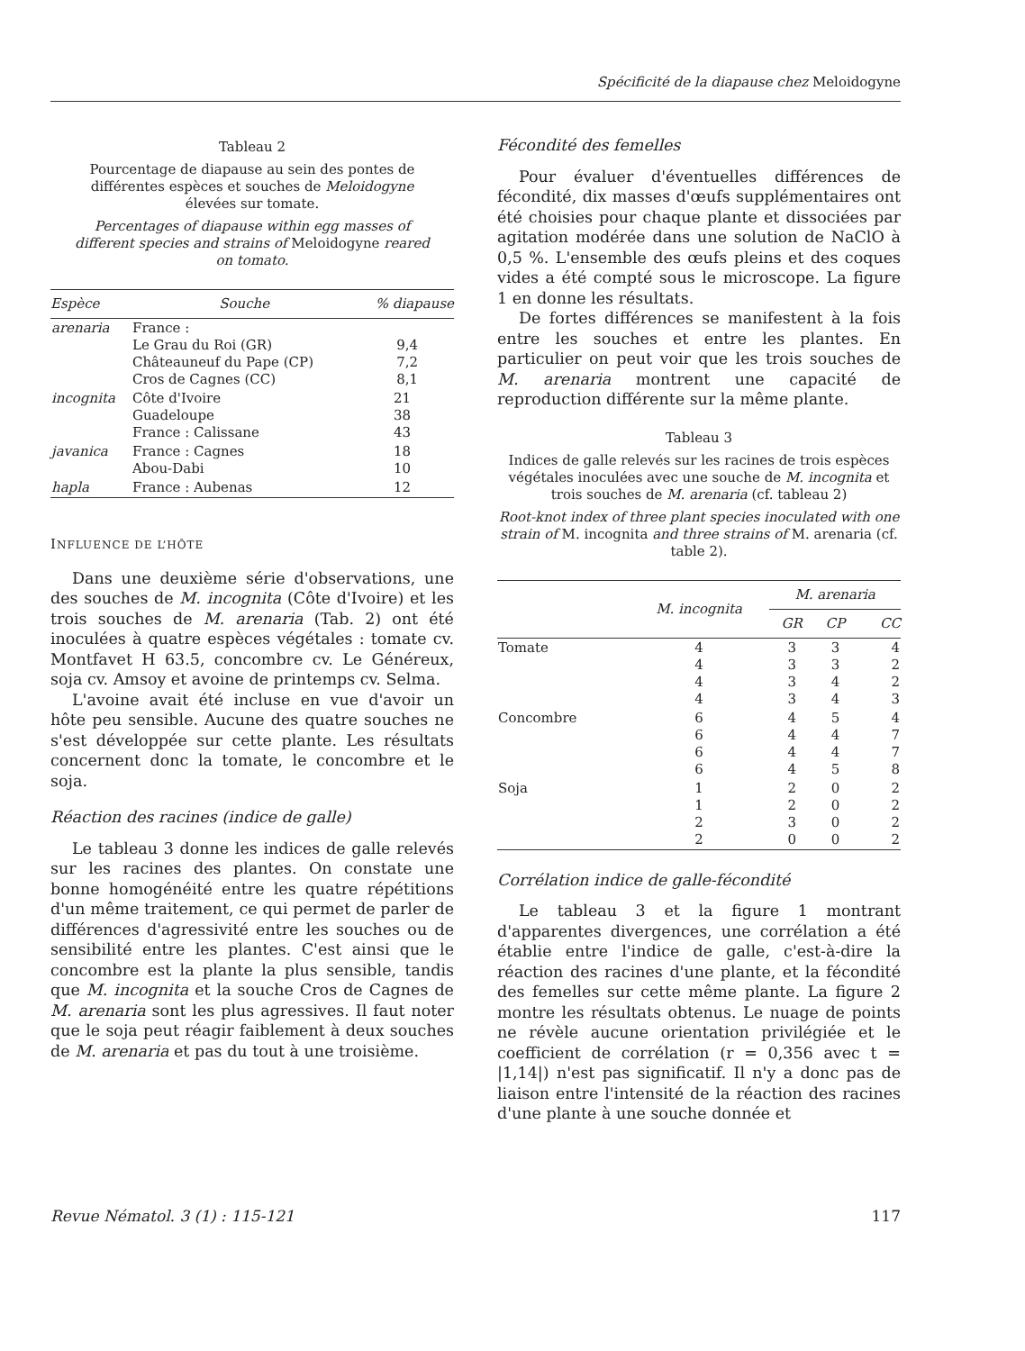Spécificité de la diapause chez Meloidogyne
Tableau 2
Pourcentage de diapause au sein des pontes de différentes espèces et souches de Meloidogyne élevées sur tomate.
Percentages of diapause within egg masses of different species and strains of Meloidogyne reared on tomato.
| Espèce | Souche | % diapause |
| --- | --- | --- |
| arenaria | France : Le Grau du Roi (GR) Châteauneuf du Pape (CP) Cros de Cagnes (CC) | 9,4 7,2 8,1 |
| incognita | Côte d'Ivoire Guadeloupe France : Calissane | 21 38 43 |
| javanica | France : Cagnes Abou-Dabi | 18 10 |
| hapla | France : Aubenas | 12 |
INFLUENCE DE L’HÔTE
Dans une deuxième série d'observations, une des souches de M. incognita (Côte d'Ivoire) et les trois souches de M. arenaria (Tab. 2) ont été inoculées à quatre espèces végétales : tomate cv. Montfavet H 63.5, concombre cv. Le Généreux, soja cv. Amsoy et avoine de printemps cv. Selma.
L'avoine avait été incluse en vue d'avoir un hôte peu sensible. Aucune des quatre souches ne s'est développée sur cette plante. Les résultats concernent donc la tomate, le concombre et le soja.
Réaction des racines (indice de galle)
Le tableau 3 donne les indices de galle relevés sur les racines des plantes. On constate une bonne homogénéité entre les quatre répétitions d'un même traitement, ce qui permet de parler de différences d'agressivité entre les souches ou de sensibilité entre les plantes. C'est ainsi que le concombre est la plante la plus sensible, tandis que M. incognita et la souche Cros de Cagnes de M. arenaria sont les plus agressives. Il faut noter que le soja peut réagir faiblement à deux souches de M. arenaria et pas du tout à une troisième.
Fécondité des femelles
Pour évaluer d'éventuelles différences de fécondité, dix masses d'œufs supplémentaires ont été choisies pour chaque plante et dissociées par agitation modérée dans une solution de NaClO à 0,5 %. L'ensemble des œufs pleins et des coques vides a été compté sous le microscope. La figure 1 en donne les résultats.
De fortes différences se manifestent à la fois entre les souches et entre les plantes. En particulier on peut voir que les trois souches de M. arenaria montrent une capacité de reproduction différente sur la même plante.
Tableau 3
Indices de galle relevés sur les racines de trois espèces végétales inoculées avec une souche de M. incognita et trois souches de M. arenaria (cf. tableau 2)
Root-knot index of three plant species inoculated with one strain of M. incognita and three strains of M. arenaria (cf. table 2).
| | M. incognita | M. arenaria | | |
| --- | --- | --- | --- | --- |
| | | GR | CP | CC |
| Tomate | 4 4 4 4 | 3 3 3 3 | 3 3 4 4 | 4 2 2 3 |
| Concombre | 6 6 6 6 | 4 4 4 4 | 5 4 4 5 | 4 7 7 8 |
| Soja | 1 1 2 2 | 2 2 3 0 | 0 0 0 0 | 2 2 2 2 |
Corrélation indice de galle-fécondité
Le tableau 3 et la figure 1 montrant d'apparentes divergences, une corrélation a été établie entre l'indice de galle, c'est-à-dire la réaction des racines d'une plante, et la fécondité des femelles sur cette même plante. La figure 2 montre les résultats obtenus. Le nuage de points ne révèle aucune orientation privilégiée et le coefficient de corrélation (r = 0,356 avec t = |1,14|) n'est pas significatif. Il n'y a donc pas de liaison entre l'intensité de la réaction des racines d'une plante à une souche donnée et
Revue Nématol. 3 (1) : 115-121 117